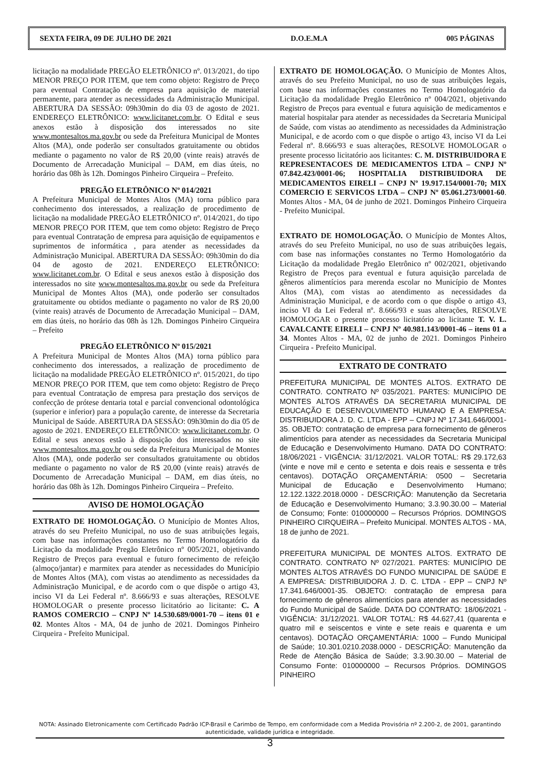SEXTA FEIRA, 09 DE JULHO DE 2021 D.O.E.M.A 005 PÁGINAS
licitação na modalidade PREGÃO ELETRÔNICO nº. 013/2021, do tipo MENOR PREÇO POR ITEM, que tem como objeto: Registro de Preço para eventual Contratação de empresa para aquisição de material permanente, para atender as necessidades da Administração Municipal. ABERTURA DA SESSÃO: 09h30min do dia 03 de agosto de 2021. ENDEREÇO ELETRÔNICO: www.licitanet.com.br. O Edital e seus anexos estão à disposição dos interessados no site www.montesaltos.ma.gov.br ou sede da Prefeitura Municipal de Montes Altos (MA), onde poderão ser consultados gratuitamente ou obtidos mediante o pagamento no valor de R$ 20,00 (vinte reais) através de Documento de Arrecadação Municipal – DAM, em dias úteis, no horário das 08h às 12h. Domingos Pinheiro Cirqueira – Prefeito.
PREGÃO ELETRÔNICO Nº 014/2021
A Prefeitura Municipal de Montes Altos (MA) torna público para conhecimento dos interessados, a realização de procedimento de licitação na modalidade PREGÃO ELETRÔNICO nº. 014/2021, do tipo MENOR PREÇO POR ITEM, que tem como objeto: Registro de Preço para eventual Contratação de empresa para aquisição de equipamentos e suprimentos de informática , para atender as necessidades da Administração Municipal. ABERTURA DA SESSÃO: 09h30min do dia 04 de agosto de 2021. ENDEREÇO ELETRÔNICO: www.licitanet.com.br. O Edital e seus anexos estão à disposição dos interessados no site www.montesaltos.ma.gov.br ou sede da Prefeitura Municipal de Montes Altos (MA), onde poderão ser consultados gratuitamente ou obtidos mediante o pagamento no valor de R$ 20,00 (vinte reais) através de Documento de Arrecadação Municipal – DAM, em dias úteis, no horário das 08h às 12h. Domingos Pinheiro Cirqueira – Prefeito
PREGÃO ELETRÔNICO Nº 015/2021
A Prefeitura Municipal de Montes Altos (MA) torna público para conhecimento dos interessados, a realização de procedimento de licitação na modalidade PREGÃO ELETRÔNICO nº. 015/2021, do tipo MENOR PREÇO POR ITEM, que tem como objeto: Registro de Preço para eventual Contratação de empresa para prestação dos serviços de confecção de prótese dentaria total e parcial convencional odontológica (superior e inferior) para a população carente, de interesse da Secretaria Municipal de Saúde. ABERTURA DA SESSÃO: 09h30min do dia 05 de agosto de 2021. ENDEREÇO ELETRÔNICO: www.licitanet.com.br. O Edital e seus anexos estão à disposição dos interessados no site www.montesaltos.ma.gov.br ou sede da Prefeitura Municipal de Montes Altos (MA), onde poderão ser consultados gratuitamente ou obtidos mediante o pagamento no valor de R$ 20,00 (vinte reais) através de Documento de Arrecadação Municipal – DAM, em dias úteis, no horário das 08h às 12h. Domingos Pinheiro Cirqueira – Prefeito.
AVISO DE HOMOLOGAÇÃO
EXTRATO DE HOMOLOGAÇÃO. O Município de Montes Altos, através do seu Prefeito Municipal, no uso de suas atribuições legais, com base nas informações constantes no Termo Homologatório da Licitação da modalidade Pregão Eletrônico nº 005/2021, objetivando Registro de Preços para eventual e futuro fornecimento de refeição (almoço/jantar) e marmitex para atender as necessidades do Município de Montes Altos (MA), com vistas ao atendimento as necessidades da Administração Municipal, e de acordo com o que dispõe o artigo 43, inciso VI da Lei Federal nº. 8.666/93 e suas alterações, RESOLVE HOMOLOGAR o presente processo licitatório ao licitante: C. A RAMOS COMERCIO – CNPJ Nº 14.530.689/0001-70 – itens 01 e 02. Montes Altos - MA, 04 de junho de 2021. Domingos Pinheiro Cirqueira - Prefeito Municipal.
EXTRATO DE HOMOLOGAÇÃO. O Município de Montes Altos, através do seu Prefeito Municipal, no uso de suas atribuições legais, com base nas informações constantes no Termo Homologatório da Licitação da modalidade Pregão Eletrônico nº 004/2021, objetivando Registro de Preços para eventual e futura aquisição de medicamentos e material hospitalar para atender as necessidades da Secretaria Municipal de Saúde, com vistas ao atendimento as necessidades da Administração Municipal, e de acordo com o que dispõe o artigo 43, inciso VI da Lei Federal nº. 8.666/93 e suas alterações, RESOLVE HOMOLOGAR o presente processo licitatório aos licitantes: C. M. DISTRIBUIDORA E REPRESENTACOES DE MEDICAMENTOS LTDA – CNPJ Nº 07.842.423/0001-06; HOSPITALIA DISTRIBUIDORA DE MEDICAMENTOS EIRELI – CNPJ Nº 19.917.154/0001-70; MIX COMERCIO E SERVICOS LTDA – CNPJ Nº 05.061.273/0001-60. Montes Altos - MA, 04 de junho de 2021. Domingos Pinheiro Cirqueira - Prefeito Municipal.
EXTRATO DE HOMOLOGAÇÃO. O Município de Montes Altos, através do seu Prefeito Municipal, no uso de suas atribuições legais, com base nas informações constantes no Termo Homologatório da Licitação da modalidade Pregão Eletrônico nº 002/2021, objetivando Registro de Preços para eventual e futura aquisição parcelada de gêneros alimentícios para merenda escolar no Município de Montes Altos (MA), com vistas ao atendimento as necessidades da Administração Municipal, e de acordo com o que dispõe o artigo 43, inciso VI da Lei Federal nº. 8.666/93 e suas alterações, RESOLVE HOMOLOGAR o presente processo licitatório ao licitante T. V. L. CAVALCANTE EIRELI – CNPJ Nº 40.981.143/0001-46 – itens 01 a 34. Montes Altos - MA, 02 de junho de 2021. Domingos Pinheiro Cirqueira - Prefeito Municipal.
EXTRATO DE CONTRATO
PREFEITURA MUNICIPAL DE MONTES ALTOS. EXTRATO DE CONTRATO. CONTRATO Nº 035/2021. PARTES: MUNICÍPIO DE MONTES ALTOS ATRAVÉS DA SECRETARIA MUNICIPAL DE EDUCAÇÃO E DESENVOLVIMENTO HUMANO E A EMPRESA: DISTRIBUIDORA J. D. C. LTDA - EPP – CNPJ Nº 17.341.646/0001-35. OBJETO: contratação de empresa para fornecimento de gêneros alimentícios para atender as necessidades da Secretaria Municipal de Educação e Desenvolvimento Humano. DATA DO CONTRATO: 18/06/2021 - VIGÊNCIA: 31/12/2021. VALOR TOTAL: R$ 29.172,63 (vinte e nove mil e cento e setenta e dois reais e sessenta e três centavos). DOTAÇÃO ORÇAMENTÁRIA: 0500 – Secretaria Municipal de Educação e Desenvolvimento Humano; 12.122.1322.2018.0000 - DESCRIÇÃO: Manutenção da Secretaria de Educação e Desenvolvimento Humano; 3.3.90.30.00 – Material de Consumo; Fonte: 010000000 – Recursos Próprios. DOMINGOS PINHEIRO CIRQUEIRA – Prefeito Municipal. MONTES ALTOS - MA, 18 de junho de 2021.
PREFEITURA MUNICIPAL DE MONTES ALTOS. EXTRATO DE CONTRATO. CONTRATO Nº 027/2021. PARTES: MUNICÍPIO DE MONTES ALTOS ATRAVÉS DO FUNDO MUNICIPAL DE SAÚDE E A EMPRESA: DISTRIBUIDORA J. D. C. LTDA - EPP – CNPJ Nº 17.341.646/0001-35. OBJETO: contratação de empresa para fornecimento de gêneros alimentícios para atender as necessidades do Fundo Municipal de Saúde. DATA DO CONTRATO: 18/06/2021 - VIGÊNCIA: 31/12/2021. VALOR TOTAL: R$ 44.627,41 (quarenta e quatro mil e seiscentos e vinte e sete reais e quarenta e um centavos). DOTAÇÃO ORÇAMENTÁRIA: 1000 – Fundo Municipal de Saúde; 10.301.0210.2038.0000 - DESCRIÇÃO: Manutenção da Rede de Atenção Básica de Saúde; 3.3.90.30.00 – Material de Consumo Fonte: 010000000 – Recursos Próprios. DOMINGOS PINHEIRO
NOTA: Assinado Eletronicamente com Certificado Padrão ICP-Brasil e Carimbo de Tempo, em conformidade com a Medida Provisória nº 2.200-2, de 2001, garantindo autenticidade, validade jurídica e integridade.
3